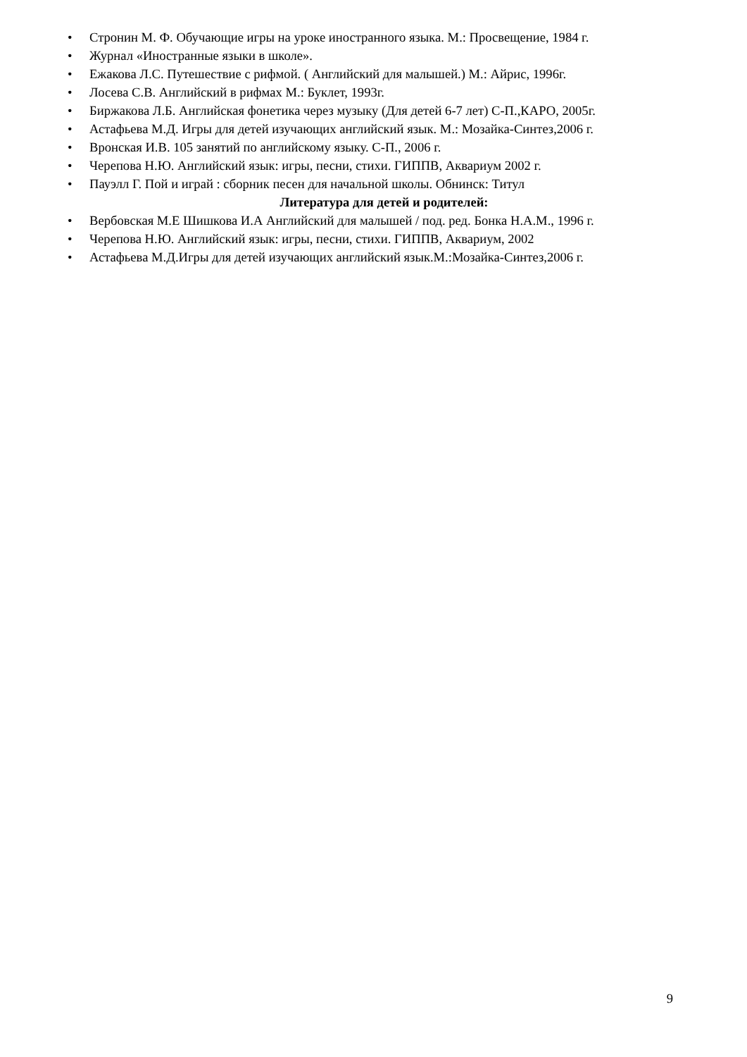• Стронин М. Ф. Обучающие игры на уроке иностранного языка. М.: Просвещение, 1984 г.
• Журнал «Иностранные языки в школе».
• Ежакова Л.С. Путешествие с рифмой. ( Английский для малышей.) М.: Айрис, 1996г.
• Лосева С.В. Английский в рифмах М.: Буклет, 1993г.
• Биржакова Л.Б. Английская фонетика через музыку (Для детей 6-7 лет) С-П.,КАРО, 2005г.
• Астафьева М.Д. Игры для детей изучающих английский язык. М.: Мозайка-Синтез,2006 г.
• Вронская И.В. 105 занятий по английскому языку. С-П., 2006 г.
• Черепова Н.Ю. Английский язык: игры, песни, стихи. ГИППВ, Аквариум 2002 г.
• Пауэлл Г. Пой и играй : сборник песен для начальной школы. Обнинск: Титул
Литература для детей и родителей:
• Вербовская М.Е Шишкова И.А Английский для малышей / под. ред. Бонка Н.А.М., 1996 г.
• Черепова Н.Ю. Английский язык: игры, песни, стихи. ГИППВ, Аквариум, 2002
• Астафьева М.Д.Игры для детей изучающих английский язык.М.:Мозайка-Синтез,2006 г.
9